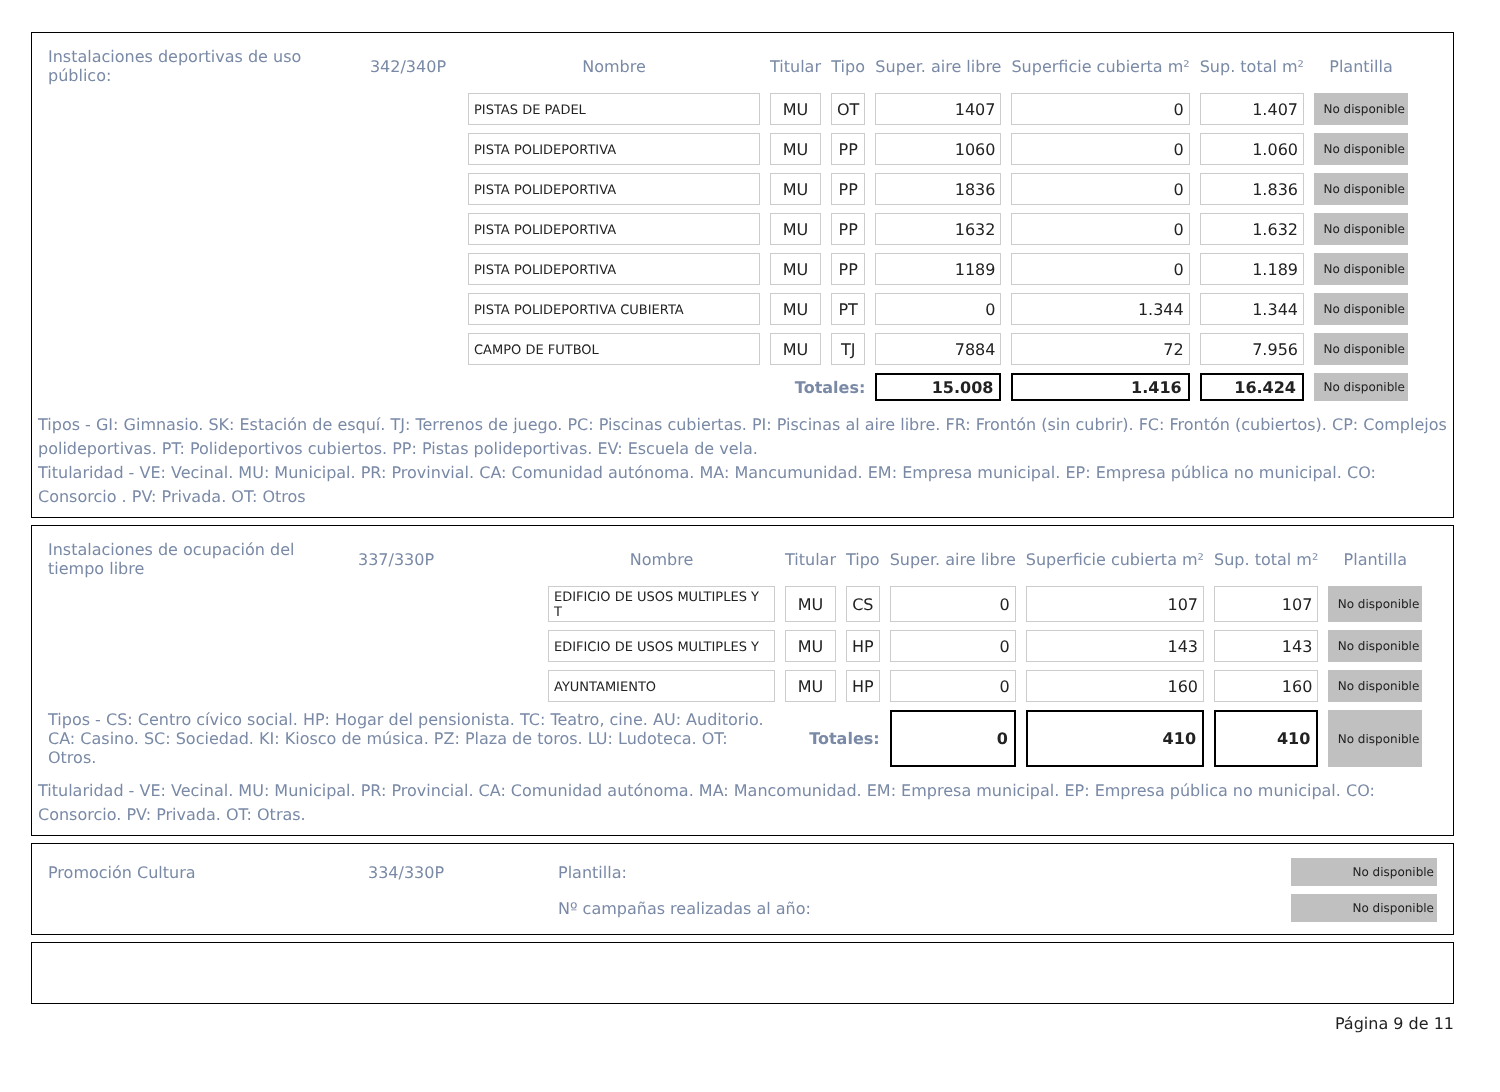| Instalaciones deportivas de uso público: | 342/340P | Nombre | Titular | Tipo | Super. aire libre | Superficie cubierta m² | Sup. total m² | Plantilla |
| --- | --- | --- | --- | --- | --- | --- | --- | --- |
| | | PISTAS DE PADEL | MU | OT | 1407 | 0 | 1.407 | No disponible |
| | | PISTA POLIDEPORTIVA | MU | PP | 1060 | 0 | 1.060 | No disponible |
| | | PISTA POLIDEPORTIVA | MU | PP | 1836 | 0 | 1.836 | No disponible |
| | | PISTA POLIDEPORTIVA | MU | PP | 1632 | 0 | 1.632 | No disponible |
| | | PISTA POLIDEPORTIVA | MU | PP | 1189 | 0 | 1.189 | No disponible |
| | | PISTA POLIDEPORTIVA CUBIERTA | MU | PT | 0 | 1.344 | 1.344 | No disponible |
| | | CAMPO DE FUTBOL | MU | TJ | 7884 | 72 | 7.956 | No disponible |
| | | | Totales: | | 15.008 | 1.416 | 16.424 | No disponible |
Tipos - GI: Gimnasio. SK: Estación de esquí. TJ: Terrenos de juego. PC: Piscinas cubiertas. PI: Piscinas al aire libre. FR: Frontón (sin cubrir). FC: Frontón (cubiertos). CP: Complejos polideportivas. PT: Polideportivos cubiertos. PP: Pistas polideportivas. EV: Escuela de vela.
Titularidad - VE: Vecinal. MU: Municipal. PR: Provinvial. CA: Comunidad autónoma. MA: Mancumunidad. EM: Empresa municipal. EP: Empresa pública no municipal. CO: Consorcio . PV: Privada. OT: Otros
| Instalaciones de ocupación del tiempo libre | 337/330P | Nombre | Titular | Tipo | Super. aire libre | Superficie cubierta m² | Sup. total m² | Plantilla |
| --- | --- | --- | --- | --- | --- | --- | --- | --- |
| | | EDIFICIO DE USOS MULTIPLES Y T | MU | CS | 0 | 107 | 107 | No disponible |
| | | EDIFICIO DE USOS MULTIPLES Y | MU | HP | 0 | 143 | 143 | No disponible |
| | | AYUNTAMIENTO | MU | HP | 0 | 160 | 160 | No disponible |
| Tipos - CS: Centro cívico social. HP: Hogar del pensionista. TC: Teatro, cine. AU: Auditorio. CA: Casino. SC: Sociedad. KI: Kiosco de música. PZ: Plaza de toros. LU: Ludoteca. OT: Otros. | | | Totales: | | 0 | 410 | 410 | No disponible |
Titularidad - VE: Vecinal. MU: Municipal. PR: Provincial. CA: Comunidad autónoma. MA: Mancomunidad. EM: Empresa municipal. EP: Empresa pública no municipal. CO: Consorcio. PV: Privada. OT: Otras.
| Promoción Cultura | 334/330P | Plantilla: | No disponible |
| | | Nº campañas realizadas al año: | No disponible |
Página 9 de 11